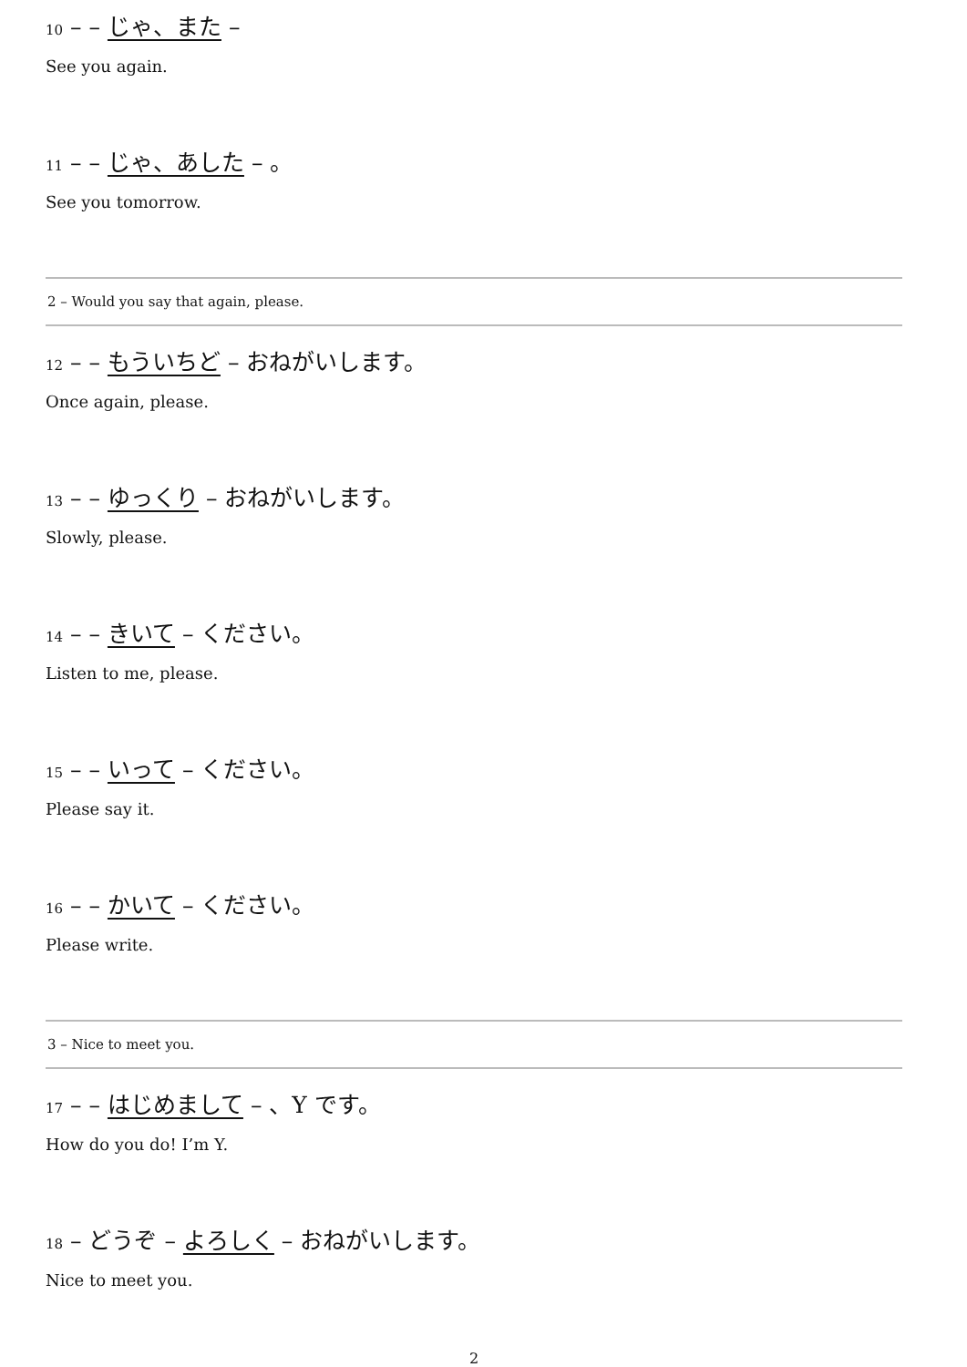10 – – じゃ、また –
See you again.
11 – – じゃ、あした – 。
See you tomorrow.
2 – Would you say that again, please.
12 – – もういちど – おねがいします。
Once again, please.
13 – – ゆっくり – おねがいします。
Slowly, please.
14 – – きいて – ください。
Listen to me, please.
15 – – いって – ください。
Please say it.
16 – – かいて – ください。
Please write.
3 – Nice to meet you.
17 – – はじめまして – 、Y です。
How do you do! I’m Y.
18 – どうぞ – よろしく – おねがいします。
Nice to meet you.
2